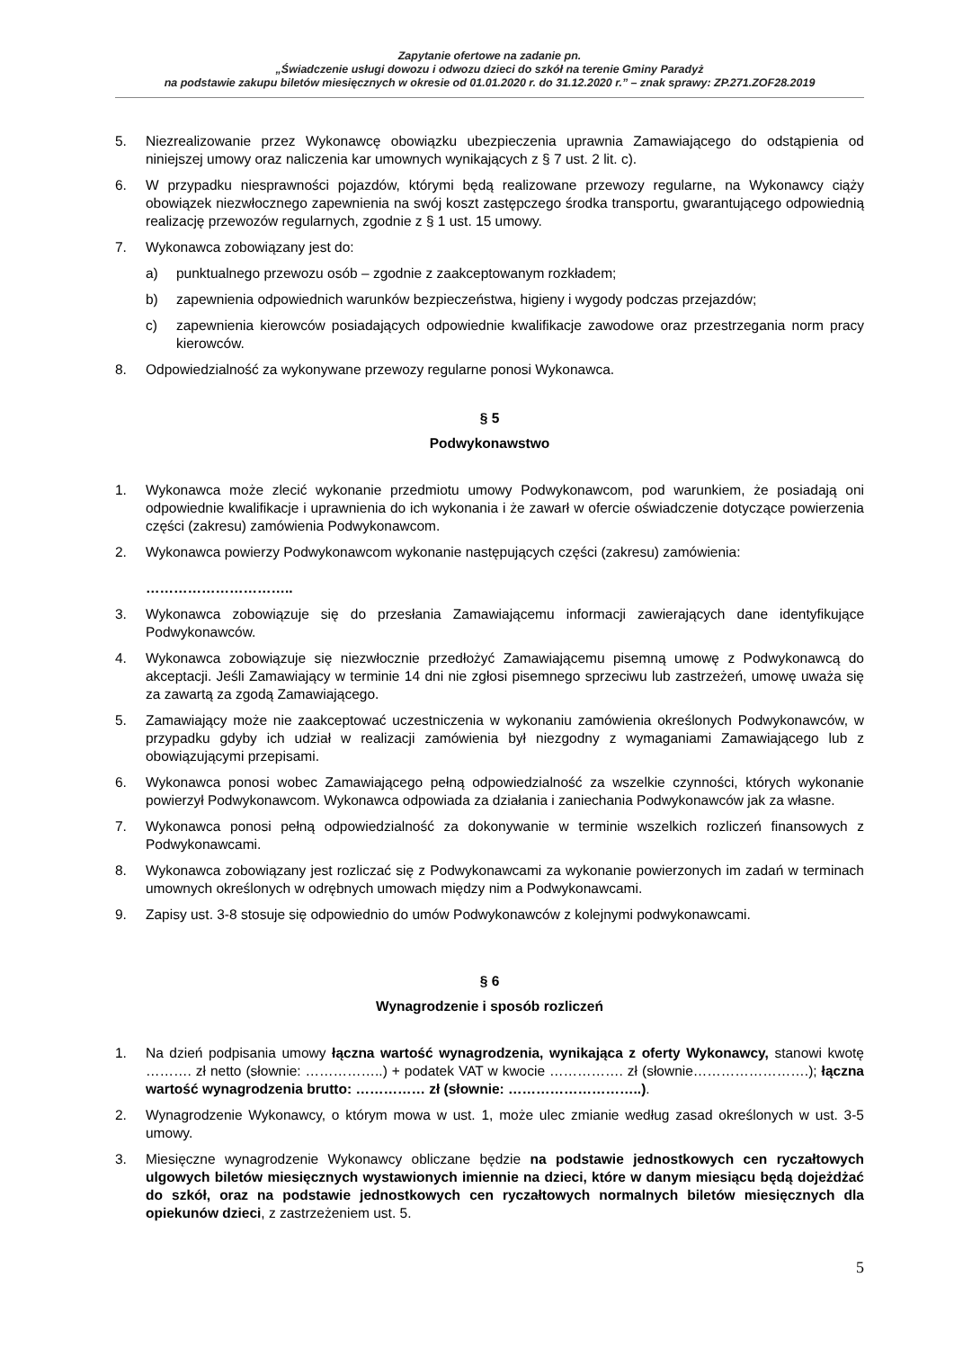Zapytanie ofertowe na zadanie pn.
„Świadczenie usługi dowozu i odwozu dzieci do szkół na terenie Gminy Paradyż
na podstawie zakupu biletów miesięcznych w okresie od 01.01.2020 r. do 31.12.2020 r.” – znak sprawy: ZP.271.ZOF28.2019
5. Niezrealizowanie przez Wykonawcę obowiązku ubezpieczenia uprawnia Zamawiającego do odstąpienia od niniejszej umowy oraz naliczenia kar umownych wynikających z § 7 ust. 2 lit. c).
6. W przypadku niesprawności pojazdów, którymi będą realizowane przewozy regularne, na Wykonawcy ciąży obowiązek niezwłocznego zapewnienia na swój koszt zastępczego środka transportu, gwarantującego odpowiednią realizację przewozów regularnych, zgodnie z § 1 ust. 15 umowy.
7. Wykonawca zobowiązany jest do:
a) punktualnego przewozu osób – zgodnie z zaakceptowanym rozkładem;
b) zapewnienia odpowiednich warunków bezpieczeństwa, higieny i wygody podczas przejazdów;
c) zapewnienia kierowców posiadających odpowiednie kwalifikacje zawodowe oraz przestrzegania norm pracy kierowców.
8. Odpowiedzialność za wykonywane przewozy regularne ponosi Wykonawca.
§ 5
Podwykonawstwo
1. Wykonawca może zlecić wykonanie przedmiotu umowy Podwykonawcom, pod warunkiem, że posiadają oni odpowiednie kwalifikacje i uprawnienia do ich wykonania i że zawarł w ofercie oświadczenie dotyczące powierzenia części (zakresu) zamówienia Podwykonawcom.
2. Wykonawca powierzy Podwykonawcom wykonanie następujących części (zakresu) zamówienia:
…………………………..
3. Wykonawca zobowiązuje się do przesłania Zamawiającemu informacji zawierających dane identyfikujące Podwykonawców.
4. Wykonawca zobowiązuje się niezwłocznie przedłożyć Zamawiającemu pisemną umowę z Podwykonawcą do akceptacji. Jeśli Zamawiający w terminie 14 dni nie zgłosi pisemnego sprzeciwu lub zastrzeżeń, umowę uważa się za zawartą za zgodą Zamawiającego.
5. Zamawiający może nie zaakceptować uczestniczenia w wykonaniu zamówienia określonych Podwykonawców, w przypadku gdyby ich udział w realizacji zamówienia był niezgodny z wymaganiami Zamawiającego lub z obowiązującymi przepisami.
6. Wykonawca ponosi wobec Zamawiającego pełną odpowiedzialność za wszelkie czynności, których wykonanie powierzył Podwykonawcom. Wykonawca odpowiada za działania i zaniechania Podwykonawców jak za własne.
7. Wykonawca ponosi pełną odpowiedzialność za dokonywanie w terminie wszelkich rozliczeń finansowych z Podwykonawcami.
8. Wykonawca zobowiązany jest rozliczać się z Podwykonawcami za wykonanie powierzonych im zadań w terminach umownych określonych w odrębnych umowach między nim a Podwykonawcami.
9. Zapisy ust. 3-8 stosuje się odpowiednio do umów Podwykonawców z kolejnymi podwykonawcami.
§ 6
Wynagrodzenie i sposób rozliczeń
1. Na dzień podpisania umowy łączna wartość wynagrodzenia, wynikająca z oferty Wykonawcy, stanowi kwotę ………. zł netto (słownie: ……………..) + podatek VAT w kwocie ……………. zł (słownie…………………….); łączna wartość wynagrodzenia brutto: …………… zł (słownie: ………………………..).
2. Wynagrodzenie Wykonawcy, o którym mowa w ust. 1, może ulec zmianie według zasad określonych w ust. 3-5 umowy.
3. Miesięczne wynagrodzenie Wykonawcy obliczane będzie na podstawie jednostkowych cen ryczałtowych ulgowych biletów miesięcznych wystawionych imiennie na dzieci, które w danym miesiącu będą dojeżdżać do szkół, oraz na podstawie jednostkowych cen ryczałtowych normalnych biletów miesięcznych dla opiekunów dzieci, z zastrzeżeniem ust. 5.
5